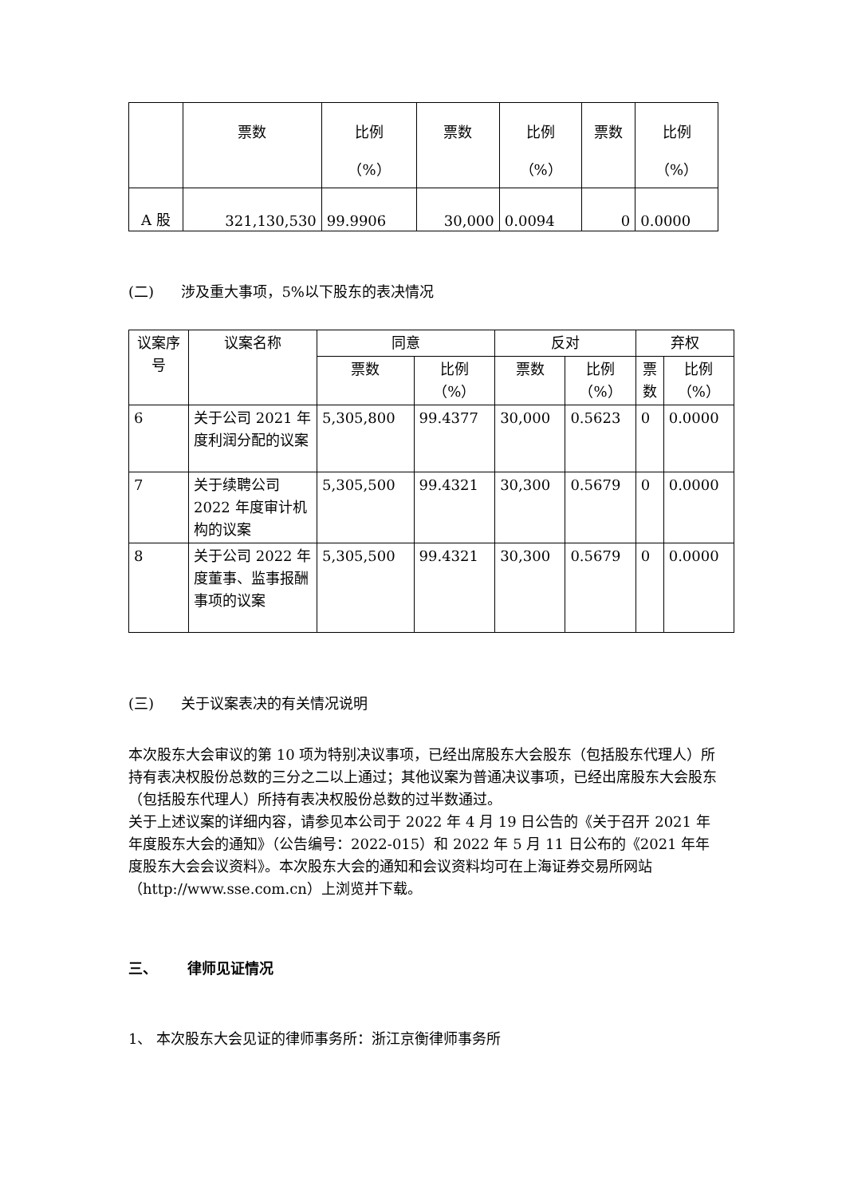| | 票数 | 比例 （%） | 票数 | 比例 （%） | 票数 | 比例 （%） |
| --- | --- | --- | --- | --- | --- | --- |
| A 股 | 321,130,530 | 99.9906 | 30,000 | 0.0094 | 0 | 0.0000 |
(二) 涉及重大事项，5%以下股东的表决情况
| 议案序号 | 议案名称 | 同意 | | 反对 | | 弃权 | |
| --- | --- | --- | --- | --- | --- | --- | --- |
| | | 票数 | 比例 （%） | 票数 | 比例 （%） | 票数 | 比例 （%） |
| 6 | 关于公司 2021 年度利润分配的议案 | 5,305,800 | 99.4377 | 30,000 | 0.5623 | 0 | 0.0000 |
| 7 | 关于续聘公司 2022 年度审计机构的议案 | 5,305,500 | 99.4321 | 30,300 | 0.5679 | 0 | 0.0000 |
| 8 | 关于公司 2022 年度董事、监事报酬事项的议案 | 5,305,500 | 99.4321 | 30,300 | 0.5679 | 0 | 0.0000 |
(三) 关于议案表决的有关情况说明
本次股东大会审议的第 10 项为特别决议事项，已经出席股东大会股东（包括股东代理人）所持有表决权股份总数的三分之二以上通过；其他议案为普通决议事项，已经出席股东大会股东（包括股东代理人）所持有表决权股份总数的过半数通过。
关于上述议案的详细内容，请参见本公司于 2022 年 4 月 19 日公告的《关于召开 2021 年年度股东大会的通知》（公告编号：2022-015）和 2022 年 5 月 11 日公布的《2021 年年度股东大会会议资料》。本次股东大会的通知和会议资料均可在上海证券交易所网站（http://www.sse.com.cn）上浏览并下载。
三、 律师见证情况
1、 本次股东大会见证的律师事务所：浙江京衡律师事务所